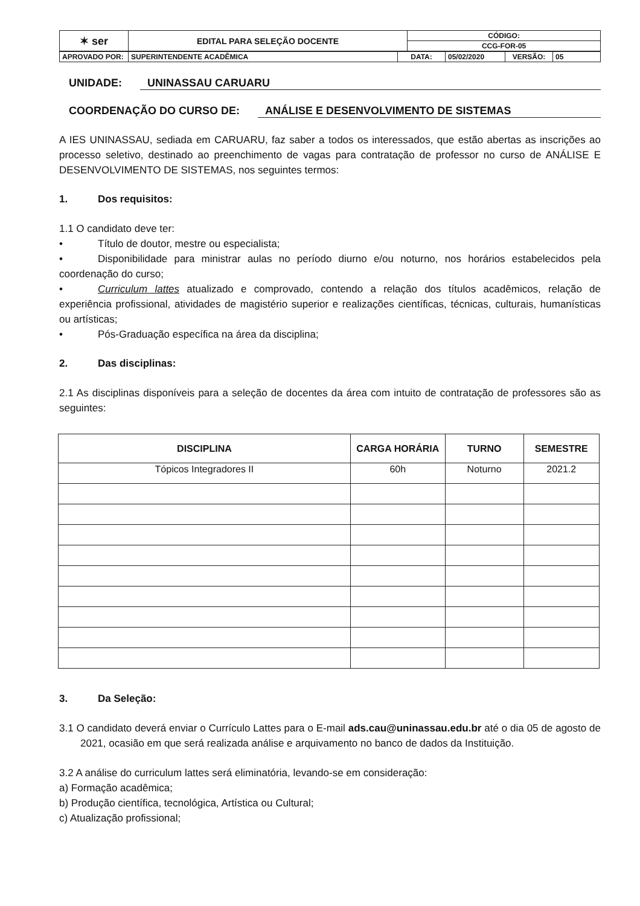| ✶ ser | EDITAL PARA SELEÇÃO DOCENTE | CÓDIGO: |
| | | CCG-FOR-05 |
| APROVADO POR: | SUPERINTENDENTE ACADÊMICA | DATA: | 05/02/2020 | VERSÃO: | 05 |
UNIDADE: UNINASSAU CARUARU
COORDENAÇÃO DO CURSO DE: ANÁLISE E DESENVOLVIMENTO DE SISTEMAS
A IES UNINASSAU, sediada em CARUARU, faz saber a todos os interessados, que estão abertas as inscrições ao processo seletivo, destinado ao preenchimento de vagas para contratação de professor no curso de ANÁLISE E DESENVOLVIMENTO DE SISTEMAS, nos seguintes termos:
1. Dos requisitos:
1.1 O candidato deve ter:
• Título de doutor, mestre ou especialista;
• Disponibilidade para ministrar aulas no período diurno e/ou noturno, nos horários estabelecidos pela coordenação do curso;
• Curriculum lattes atualizado e comprovado, contendo a relação dos títulos acadêmicos, relação de experiência profissional, atividades de magistério superior e realizações científicas, técnicas, culturais, humanísticas ou artísticas;
• Pós-Graduação específica na área da disciplina;
2. Das disciplinas:
2.1 As disciplinas disponíveis para a seleção de docentes da área com intuito de contratação de professores são as seguintes:
| DISCIPLINA | CARGA HORÁRIA | TURNO | SEMESTRE |
| --- | --- | --- | --- |
| Tópicos Integradores II | 60h | Noturno | 2021.2 |
3. Da Seleção:
3.1 O candidato deverá enviar o Currículo Lattes para o E-mail ads.cau@uninassau.edu.br até o dia 05 de agosto de 2021, ocasião em que será realizada análise e arquivamento no banco de dados da Instituição.
3.2 A análise do curriculum lattes será eliminatória, levando-se em consideração:
a) Formação acadêmica;
b) Produção científica, tecnológica, Artística ou Cultural;
c) Atualização profissional;